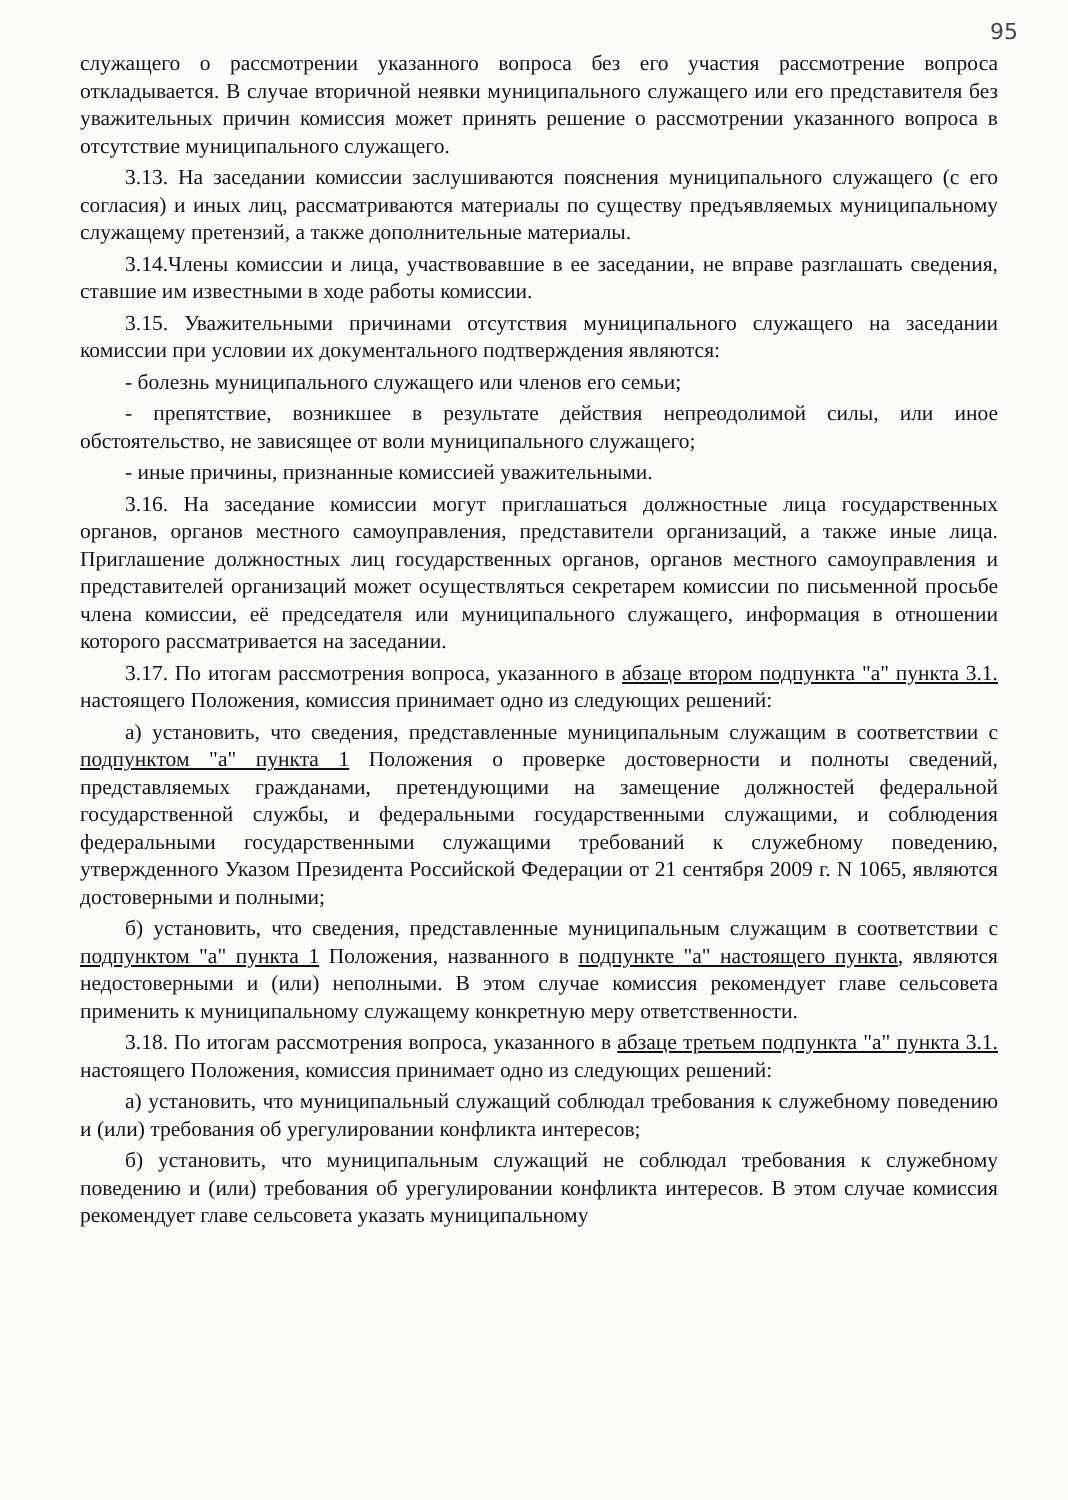95
служащего о рассмотрении указанного вопроса без его участия рассмотрение вопроса откладывается. В случае вторичной неявки муниципального служащего или его представителя без уважительных причин комиссия может принять решение о рассмотрении указанного вопроса в отсутствие муниципального служащего.
3.13. На заседании комиссии заслушиваются пояснения муниципального служащего (с его согласия) и иных лиц, рассматриваются материалы по существу предъявляемых муниципальному служащему претензий, а также дополнительные материалы.
3.14.Члены комиссии и лица, участвовавшие в ее заседании, не вправе разглашать сведения, ставшие им известными в ходе работы комиссии.
3.15. Уважительными причинами отсутствия муниципального служащего на заседании комиссии при условии их документального подтверждения являются:
- болезнь муниципального служащего или членов его семьи;
- препятствие, возникшее в результате действия непреодолимой силы, или иное обстоятельство, не зависящее от воли муниципального служащего;
- иные причины, признанные комиссией уважительными.
3.16. На заседание комиссии могут приглашаться должностные лица государственных органов, органов местного самоуправления, представители организаций, а также иные лица. Приглашение должностных лиц государственных органов, органов местного самоуправления и представителей организаций может осуществляться секретарем комиссии по письменной просьбе члена комиссии, её председателя или муниципального служащего, информация в отношении которого рассматривается на заседании.
3.17. По итогам рассмотрения вопроса, указанного в абзаце втором подпункта "а" пункта 3.1. настоящего Положения, комиссия принимает одно из следующих решений:
а) установить, что сведения, представленные муниципальным служащим в соответствии с подпунктом "а" пункта 1 Положения о проверке достоверности и полноты сведений, представляемых гражданами, претендующими на замещение должностей федеральной государственной службы, и федеральными государственными служащими, и соблюдения федеральными государственными служащими требований к служебному поведению, утвержденного Указом Президента Российской Федерации от 21 сентября 2009 г. N 1065, являются достоверными и полными;
б) установить, что сведения, представленные муниципальным служащим в соответствии с подпунктом "а" пункта 1 Положения, названного в подпункте "а" настоящего пункта, являются недостоверными и (или) неполными. В этом случае комиссия рекомендует главе сельсовета применить к муниципальному служащему конкретную меру ответственности.
3.18. По итогам рассмотрения вопроса, указанного в абзаце третьем подпункта "а" пункта 3.1. настоящего Положения, комиссия принимает одно из следующих решений:
а) установить, что муниципальный служащий соблюдал требования к служебному поведению и (или) требования об урегулировании конфликта интересов;
б) установить, что муниципальным служащий не соблюдал требования к служебному поведению и (или) требования об урегулировании конфликта интересов. В этом случае комиссия рекомендует главе сельсовета указать муниципальному